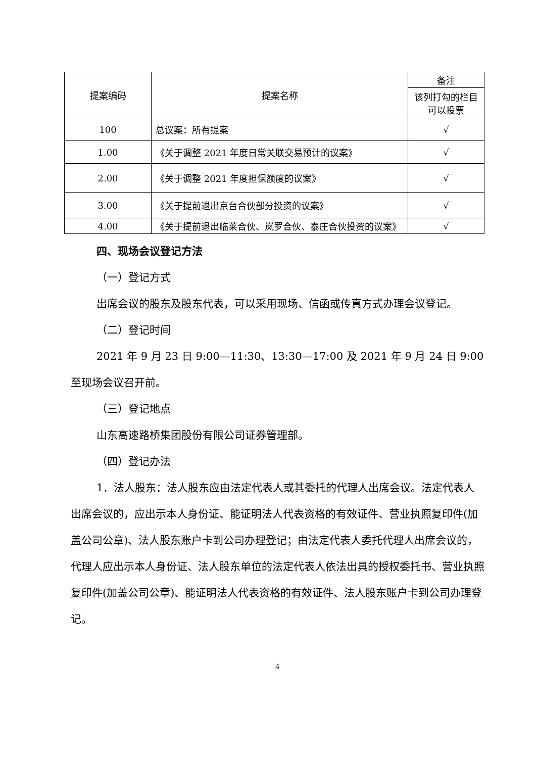| 提案编码 | 提案名称 | 备注 |
| --- | --- | --- |
| | | 该列打勾的栏目可以投票 |
| 100 | 总议案：所有提案 | √ |
| 1.00 | 《关于调整 2021 年度日常关联交易预计的议案》 | √ |
| 2.00 | 《关于调整 2021 年度担保额度的议案》 | √ |
| 3.00 | 《关于提前退出京台合伙部分投资的议案》 | √ |
| 4.00 | 《关于提前退出临莱合伙、岚罗合伙、泰庄合伙投资的议案》 | √ |
四、现场会议登记方法
（一）登记方式
出席会议的股东及股东代表，可以采用现场、信函或传真方式办理会议登记。
（二）登记时间
2021 年 9 月 23 日 9:00—11:30、13:30—17:00 及 2021 年 9 月 24 日 9:00 至现场会议召开前。
（三）登记地点
山东高速路桥集团股份有限公司证券管理部。
（四）登记办法
1．法人股东：法人股东应由法定代表人或其委托的代理人出席会议。法定代表人出席会议的，应出示本人身份证、能证明法人代表资格的有效证件、营业执照复印件(加盖公司公章)、法人股东账户卡到公司办理登记；由法定代表人委托代理人出席会议的，代理人应出示本人身份证、法人股东单位的法定代表人依法出具的授权委托书、营业执照复印件(加盖公司公章)、能证明法人代表资格的有效证件、法人股东账户卡到公司办理登记。
4